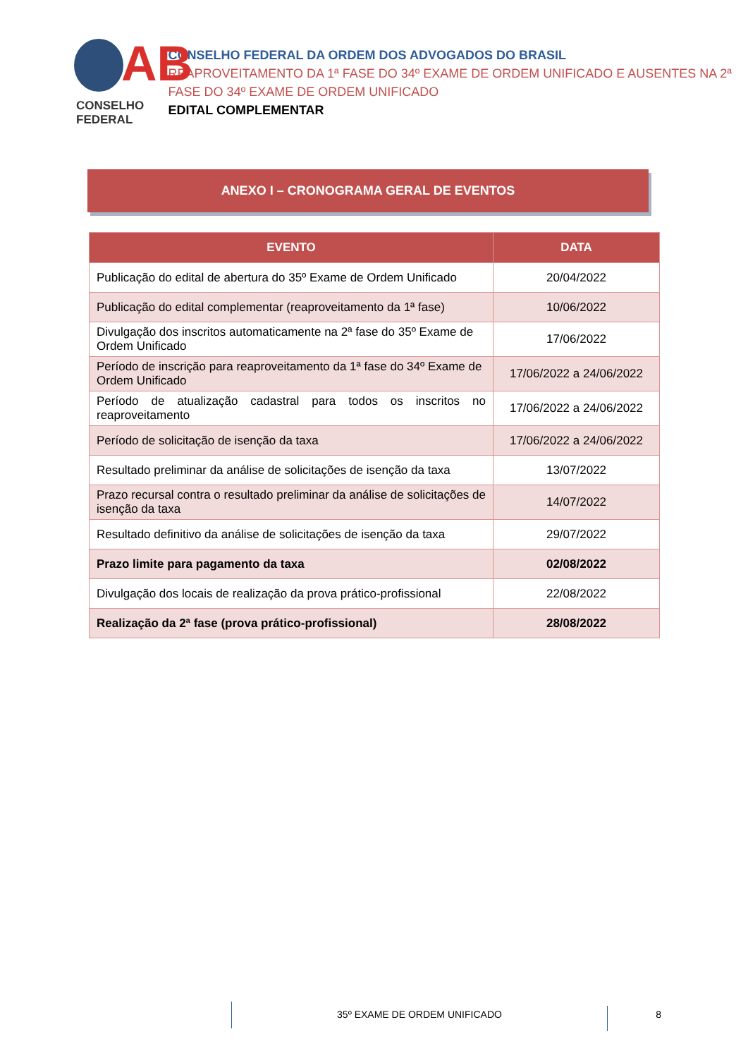AB
CONSELHO FEDERAL
CONSELHO FEDERAL DA ORDEM DOS ADVOGADOS DO BRASIL
REAPROVEITAMENTO DA 1ª FASE DO 34º EXAME DE ORDEM UNIFICADO E AUSENTES NA 2ª FASE DO 34º EXAME DE ORDEM UNIFICADO
EDITAL COMPLEMENTAR
ANEXO I – CRONOGRAMA GERAL DE EVENTOS
| EVENTO | DATA |
| --- | --- |
| Publicação do edital de abertura do 35º Exame de Ordem Unificado | 20/04/2022 |
| Publicação do edital complementar (reaproveitamento da 1ª fase) | 10/06/2022 |
| Divulgação dos inscritos automaticamente na 2ª fase do 35º Exame de Ordem Unificado | 17/06/2022 |
| Período de inscrição para reaproveitamento da 1ª fase do 34º Exame de Ordem Unificado | 17/06/2022 a 24/06/2022 |
| Período de atualização cadastral para todos os inscritos no reaproveitamento | 17/06/2022 a 24/06/2022 |
| Período de solicitação de isenção da taxa | 17/06/2022 a 24/06/2022 |
| Resultado preliminar da análise de solicitações de isenção da taxa | 13/07/2022 |
| Prazo recursal contra o resultado preliminar da análise de solicitações de isenção da taxa | 14/07/2022 |
| Resultado definitivo da análise de solicitações de isenção da taxa | 29/07/2022 |
| Prazo limite para pagamento da taxa | 02/08/2022 |
| Divulgação dos locais de realização da prova prático-profissional | 22/08/2022 |
| Realização da 2ª fase (prova prático-profissional) | 28/08/2022 |
35º EXAME DE ORDEM UNIFICADO
8